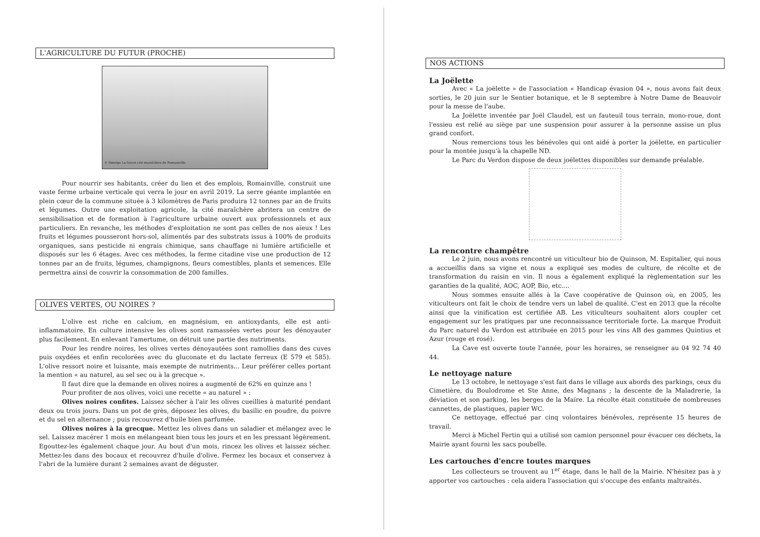L'AGRICULTURE DU FUTUR (PROCHE)
© Ilimelgo La future cité maraîchère de Romainville.
Pour nourrir ses habitants, créer du lien et des emplois, Romainville, construit une vaste ferme urbaine verticale qui verra le jour en avril 2019. La serre géante implantée en plein cœur de la commune située à 3 kilomètres de Paris produira 12 tonnes par an de fruits et légumes. Outre une exploitation agricole, la cité maraîchère abritera un centre de sensibilisation et de formation à l'agriculture urbaine ouvert aux professionnels et aux particuliers. En revanche, les méthodes d'exploitation ne sont pas celles de nos aïeux ! Les fruits et légumes pousseront hors-sol, alimentés par des substrats issus à 100% de produits organiques, sans pesticide ni engrais chimique, sans chauffage ni lumière artificielle et disposés sur les 6 étages. Avec ces méthodes, la ferme citadine vise une production de 12 tonnes par an de fruits, légumes, champignons, fleurs comestibles, plants et semences. Elle permettra ainsi de couvrir la consommation de 200 familles.
OLIVES VERTES, OU NOIRES ?
L'olive est riche en calcium, en magnésium, en antioxydants, elle est anti-inflammatoire. En culture intensive les olives sont ramassées vertes pour les dénoyauter plus facilement. En enlevant l'amertume, on détruit une partie des nutriments.
Pour les rendre noires, les olives vertes dénoyautées sont ramollies dans des cuves puis oxydées et enfin recolorées avec du gluconate et du lactate ferreux (E 579 et 585). L'olive ressort noire et luisante, mais exempte de nutriments... Leur préférer celles portant la mention « au naturel, au sel sec ou à la grecque ».
Il faut dire que la demande en olives noires a augmenté de 62% en quinze ans !
Pour profiter de nos olives, voici une recette « au naturel » :
Olives noires confites. Laissez sécher à l'air les olives cueillies à maturité pendant deux ou trois jours. Dans un pot de grès, déposez les olives, du basilic en poudre, du poivre et du sel en alternance ; puis recouvrez d'huile bien parfumée.
Olives noires à la grecque. Mettez les olives dans un saladier et mélangez avec le sel. Laissez macérer 1 mois en mélangeant bien tous les jours et en les pressant légèrement. Egouttez-les également chaque jour. Au bout d'un mois, rincez les olives et laissez sécher. Mettez-les dans des bocaux et recouvrez d'huile d'olive. Fermez les bocaux et conservez à l'abri de la lumière durant 2 semaines avant de déguster.
NOS ACTIONS
La Joëlette
Avec « La joëlette » de l'association « Handicap évasion 04 », nous avons fait deux sorties, le 20 juin sur le Sentier botanique, et le 8 septembre à Notre Dame de Beauvoir pour la messe de l'aube.
La Joëlette inventée par Joël Claudel, est un fauteuil tous terrain, mono-roue, dont l'essieu est relié au siège par une suspension pour assurer à la personne assise un plus grand confort.
Nous remercions tous les bénévoles qui ont aidé à porter la joëlette, en particulier pour la montée jusqu'à la chapelle ND.
Le Parc du Verdon dispose de deux joëlettes disponibles sur demande préalable.
La rencontre champêtre
Le 2 juin, nous avons rencontré un viticulteur bio de Quinson, M. Espitalier, qui nous a accueillis dans sa vigne et nous a expliqué ses modes de culture, de récolte et de transformation du raisin en vin. Il nous a également expliqué la règlementation sur les garanties de la qualité, AOC, AOP, Bio, etc....
Nous sommes ensuite allés à la Cave coopérative de Quinson où, en 2005, les viticulteurs ont fait le choix de tendre vers un label de qualité. C'est en 2013 que la récolte ainsi que la vinification est certifiée AB. Les viticulteurs souhaitent alors coupler cet engagement sur les pratiques par une reconnaissance territoriale forte. La marque Produit du Parc naturel du Verdon est attribuée en 2015 pour les vins AB des gammes Quintius et Azur (rouge et rosé).
La Cave est ouverte toute l'année, pour les horaires, se renseigner au 04 92 74 40 44.
Le nettoyage nature
Le 13 octobre, le nettoyage s'est fait dans le village aux abords des parkings, ceux du Cimetière, du Boulodrome et Ste Anne, des Magnans ; la descente de la Maladrerie, la déviation et son parking, les berges de la Maïre. La récolte était constituée de nombreuses cannettes, de plastiques, papier WC.
Ce nettoyage, effectué par cinq volontaires bénévoles, représente 15 heures de travail.
Merci à Michel Fertin qui a utilisé son camion personnel pour évacuer ces déchets, la Mairie ayant fourni les sacs poubelle.
Les cartouches d'encre toutes marques
Les collecteurs se trouvent au 1<sup>er</sup> étage, dans le hall de la Mairie. N'hésitez pas à y apporter vos cartouches : cela aidera l'association qui s'occupe des enfants maltraités.